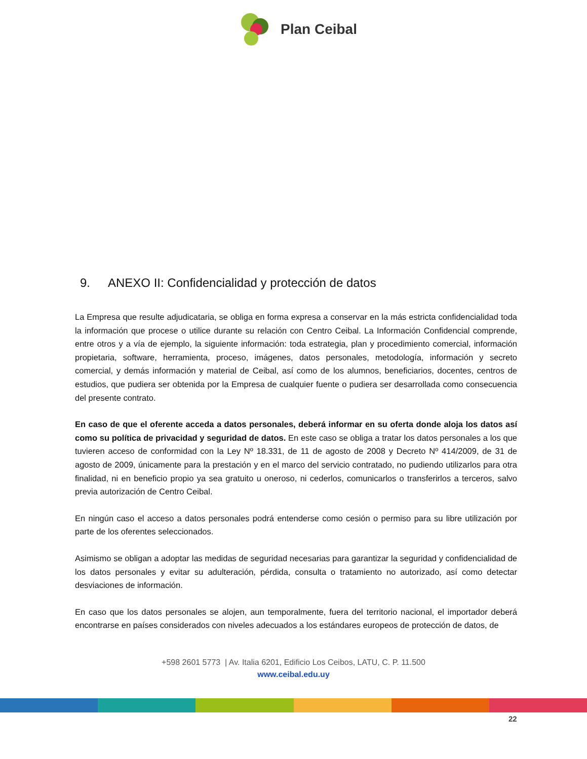Plan Ceibal
9. ANEXO II: Confidencialidad y protección de datos
La Empresa que resulte adjudicataria, se obliga en forma expresa a conservar en la más estricta confidencialidad toda la información que procese o utilice durante su relación con Centro Ceibal. La Información Confidencial comprende, entre otros y a vía de ejemplo, la siguiente información: toda estrategia, plan y procedimiento comercial, información propietaria, software, herramienta, proceso, imágenes, datos personales, metodología, información y secreto comercial, y demás información y material de Ceibal, así como de los alumnos, beneficiarios, docentes, centros de estudios, que pudiera ser obtenida por la Empresa de cualquier fuente o pudiera ser desarrollada como consecuencia del presente contrato.
En caso de que el oferente acceda a datos personales, deberá informar en su oferta donde aloja los datos así como su política de privacidad y seguridad de datos. En este caso se obliga a tratar los datos personales a los que tuvieren acceso de conformidad con la Ley Nº 18.331, de 11 de agosto de 2008 y Decreto Nº 414/2009, de 31 de agosto de 2009, únicamente para la prestación y en el marco del servicio contratado, no pudiendo utilizarlos para otra finalidad, ni en beneficio propio ya sea gratuito u oneroso, ni cederlos, comunicarlos o transferirlos a terceros, salvo previa autorización de Centro Ceibal.
En ningún caso el acceso a datos personales podrá entenderse como cesión o permiso para su libre utilización por parte de los oferentes seleccionados.
Asimismo se obligan a adoptar las medidas de seguridad necesarias para garantizar la seguridad y confidencialidad de los datos personales y evitar su adulteración, pérdida, consulta o tratamiento no autorizado, así como detectar desviaciones de información.
En caso que los datos personales se alojen, aun temporalmente, fuera del territorio nacional, el importador deberá encontrarse en países considerados con niveles adecuados a los estándares europeos de protección de datos, de
+598 2601 5773 | Av. Italia 6201, Edificio Los Ceibos, LATU, C. P. 11.500
www.ceibal.edu.uy
22